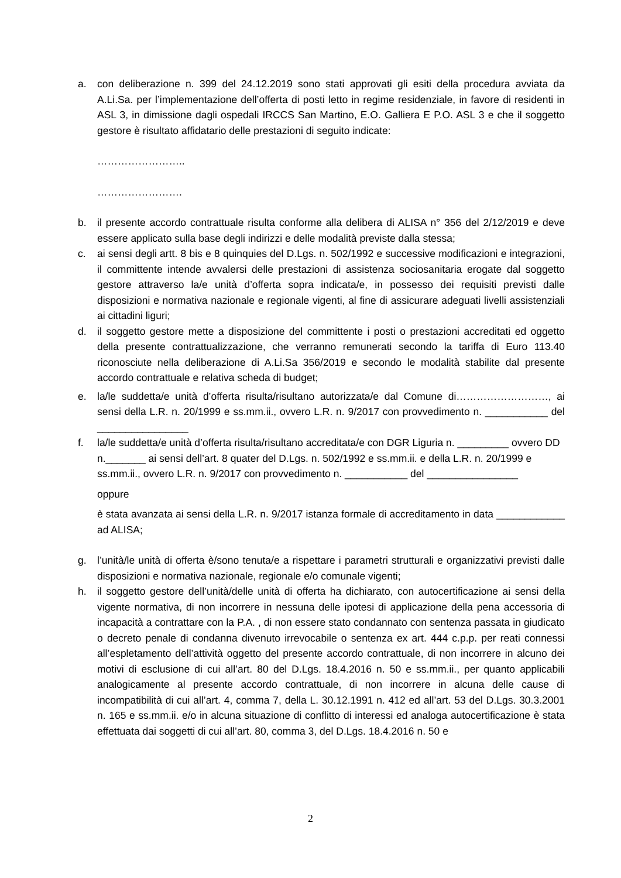a. con deliberazione n. 399 del 24.12.2019 sono stati approvati gli esiti della procedura avviata da A.Li.Sa. per l’implementazione dell’offerta di posti letto in regime residenziale, in favore di residenti in ASL 3, in dimissione dagli ospedali IRCCS San Martino, E.O. Galliera E P.O. ASL 3 e che il soggetto gestore è risultato affidatario delle prestazioni di seguito indicate:
……………………..
…………………….
b. il presente accordo contrattuale risulta conforme alla delibera di ALISA n° 356 del 2/12/2019 e deve essere applicato sulla base degli indirizzi e delle modalità previste dalla stessa;
c. ai sensi degli artt. 8 bis e 8 quinquies del D.Lgs. n. 502/1992 e successive modificazioni e integrazioni, il committente intende avvalersi delle prestazioni di assistenza sociosanitaria erogate dal soggetto gestore attraverso la/e unità d’offerta sopra indicata/e, in possesso dei requisiti previsti dalle disposizioni e normativa nazionale e regionale vigenti, al fine di assicurare adeguati livelli assistenziali ai cittadini liguri;
d. il soggetto gestore mette a disposizione del committente i posti o prestazioni accreditati ed oggetto della presente contrattualizzazione, che verranno remunerati secondo la tariffa di Euro 113.40 riconosciute nella deliberazione di A.Li.Sa 356/2019 e secondo le modalità stabilite dal presente accordo contrattuale e relativa scheda di budget;
e. la/le suddetta/e unità d’offerta risulta/risultano autorizzata/e dal Comune di………………………, ai sensi della L.R. n. 20/1999 e ss.mm.ii., ovvero L.R. n. 9/2017 con provvedimento n. ___________ del ________________
f. la/le suddetta/e unità d’offerta risulta/risultano accreditata/e con DGR Liguria n. _________ ovvero DD n._______ ai sensi dell’art. 8 quater del D.Lgs. n. 502/1992 e ss.mm.ii. e della L.R. n. 20/1999 e ss.mm.ii., ovvero L.R. n. 9/2017 con provvedimento n. ___________ del ________________
oppure
è stata avanzata ai sensi della L.R. n. 9/2017 istanza formale di accreditamento in data ____________ ad ALISA;
g. l’unità/le unità di offerta è/sono tenuta/e a rispettare i parametri strutturali e organizzativi previsti dalle disposizioni e normativa nazionale, regionale e/o comunale vigenti;
h. il soggetto gestore dell’unità/delle unità di offerta ha dichiarato, con autocertificazione ai sensi della vigente normativa, di non incorrere in nessuna delle ipotesi di applicazione della pena accessoria di incapacità a contrattare con la P.A. , di non essere stato condannato con sentenza passata in giudicato o decreto penale di condanna divenuto irrevocabile o sentenza ex art. 444 c.p.p. per reati connessi all’espletamento dell’attività oggetto del presente accordo contrattuale, di non incorrere in alcuno dei motivi di esclusione di cui all’art. 80 del D.Lgs. 18.4.2016 n. 50 e ss.mm.ii., per quanto applicabili analogicamente al presente accordo contrattuale, di non incorrere in alcuna delle cause di incompatibilità di cui all’art. 4, comma 7, della L. 30.12.1991 n. 412 ed all’art. 53 del D.Lgs. 30.3.2001 n. 165 e ss.mm.ii. e/o in alcuna situazione di conflitto di interessi ed analoga autocertificazione è stata effettuata dai soggetti di cui all’art. 80, comma 3, del D.Lgs. 18.4.2016 n. 50 e
2